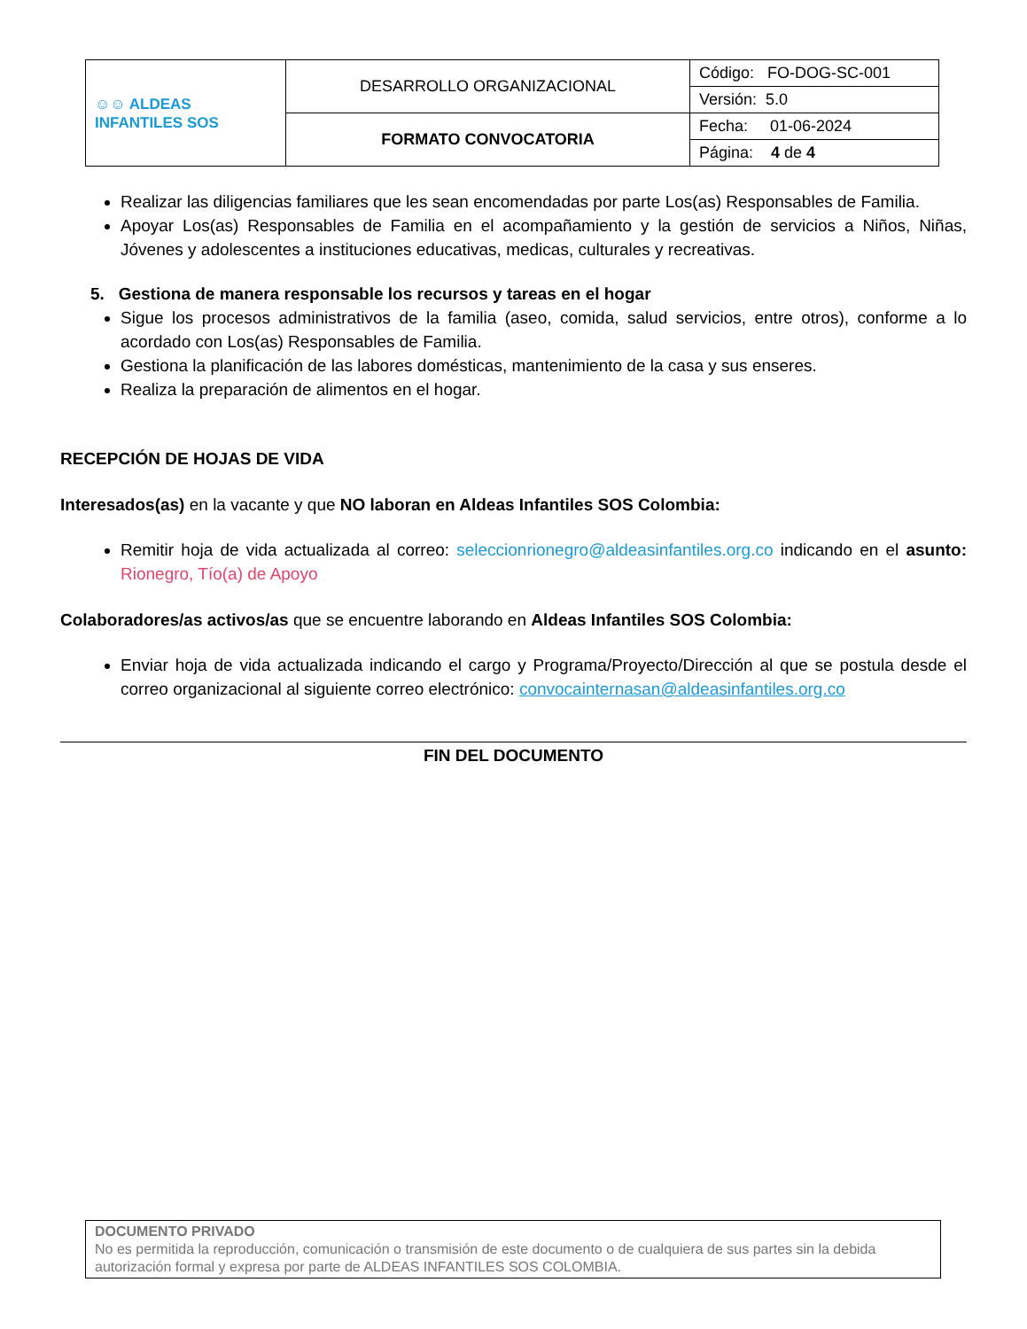| ☺☺ ALDEAS INFANTILES SOS | DESARROLLO ORGANIZACIONAL | Código: FO-DOG-SC-001 |
| | | Versión: 5.0 |
| | FORMATO CONVOCATORIA | Fecha: 01-06-2024 |
| | | Página: 4 de 4 |
Realizar las diligencias familiares que les sean encomendadas por parte Los(as) Responsables de Familia.
Apoyar Los(as) Responsables de Familia en el acompañamiento y la gestión de servicios a Niños, Niñas, Jóvenes y adolescentes a instituciones educativas, medicas, culturales y recreativas.
5. Gestiona de manera responsable los recursos y tareas en el hogar
Sigue los procesos administrativos de la familia (aseo, comida, salud servicios, entre otros), conforme a lo acordado con Los(as) Responsables de Familia.
Gestiona la planificación de las labores domésticas, mantenimiento de la casa y sus enseres.
Realiza la preparación de alimentos en el hogar.
RECEPCIÓN DE HOJAS DE VIDA
Interesados(as) en la vacante y que NO laboran en Aldeas Infantiles SOS Colombia:
Remitir hoja de vida actualizada al correo: seleccionrionegro@aldeasinfantiles.org.co indicando en el asunto: Rionegro, Tío(a) de Apoyo
Colaboradores/as activos/as que se encuentre laborando en Aldeas Infantiles SOS Colombia:
Enviar hoja de vida actualizada indicando el cargo y Programa/Proyecto/Dirección al que se postula desde el correo organizacional al siguiente correo electrónico: convocainternasan@aldeasinfantiles.org.co
FIN DEL DOCUMENTO
DOCUMENTO PRIVADO
No es permitida la reproducción, comunicación o transmisión de este documento o de cualquiera de sus partes sin la debida autorización formal y expresa por parte de ALDEAS INFANTILES SOS COLOMBIA.